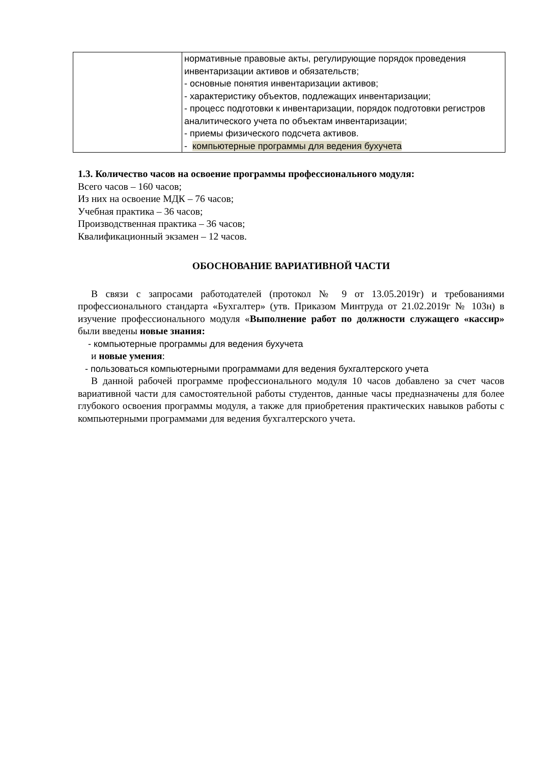| | нормативные правовые акты, регулирующие порядок проведения инвентаризации активов и обязательств; - основные понятия инвентаризации активов; - характеристику объектов, подлежащих инвентаризации; - процесс подготовки к инвентаризации, порядок подготовки регистров аналитического учета по объектам инвентаризации; - приемы физического подсчета активов. - компьютерные программы для ведения бухучета |
1.3. Количество часов на освоение программы профессионального модуля:
Всего часов – 160 часов;
Из них на освоение МДК – 76 часов;
Учебная практика – 36 часов;
Производственная практика – 36 часов;
Квалификационный экзамен – 12 часов.
ОБОСНОВАНИЕ ВАРИАТИВНОЙ ЧАСТИ
В связи с запросами работодателей (протокол № 9 от 13.05.2019г) и требованиями профессионального стандарта «Бухгалтер» (утв. Приказом Минтруда от 21.02.2019г № 103н) в изучение профессионального модуля «Выполнение работ по должности служащего «кассир» были введены новые знания:
- компьютерные программы для ведения бухучета
и новые умения:
- пользоваться компьютерными программами для ведения бухгалтерского учета
В данной рабочей программе профессионального модуля 10 часов добавлено за счет часов вариативной части для самостоятельной работы студентов, данные часы предназначены для более глубокого освоения программы модуля, а также для приобретения практических навыков работы с компьютерными программами для ведения бухгалтерского учета.